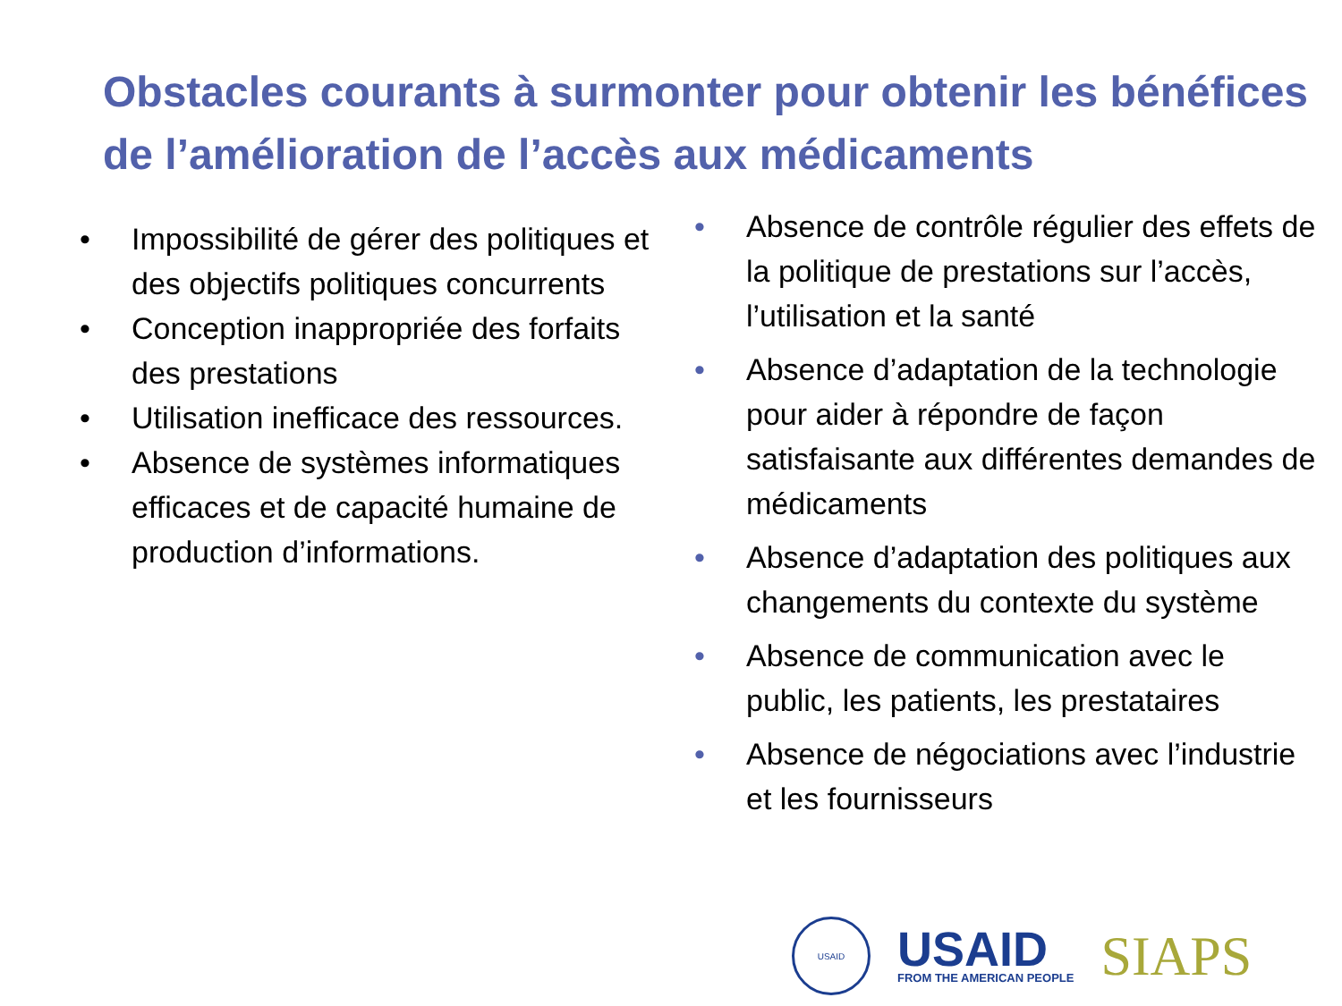Obstacles courants à surmonter pour obtenir les bénéfices de l’amélioration de l’accès aux médicaments
• Impossibilité de gérer des politiques et des objectifs politiques concurrents
• Conception inappropriée des forfaits des prestations
• Utilisation inefficace des ressources.
• Absence de systèmes informatiques efficaces et de capacité humaine de production d’informations.
• Absence de contrôle régulier des effets de la politique de prestations sur l’accès, l’utilisation et la santé
• Absence d’adaptation de la technologie pour aider à répondre de façon satisfaisante aux différentes demandes de médicaments
• Absence d’adaptation des politiques aux changements du contexte du système
• Absence de communication avec le public, les patients, les prestataires
• Absence de négociations avec l’industrie et les fournisseurs
USAID
USAID
FROM THE AMERICAN PEOPLE
SIAPS